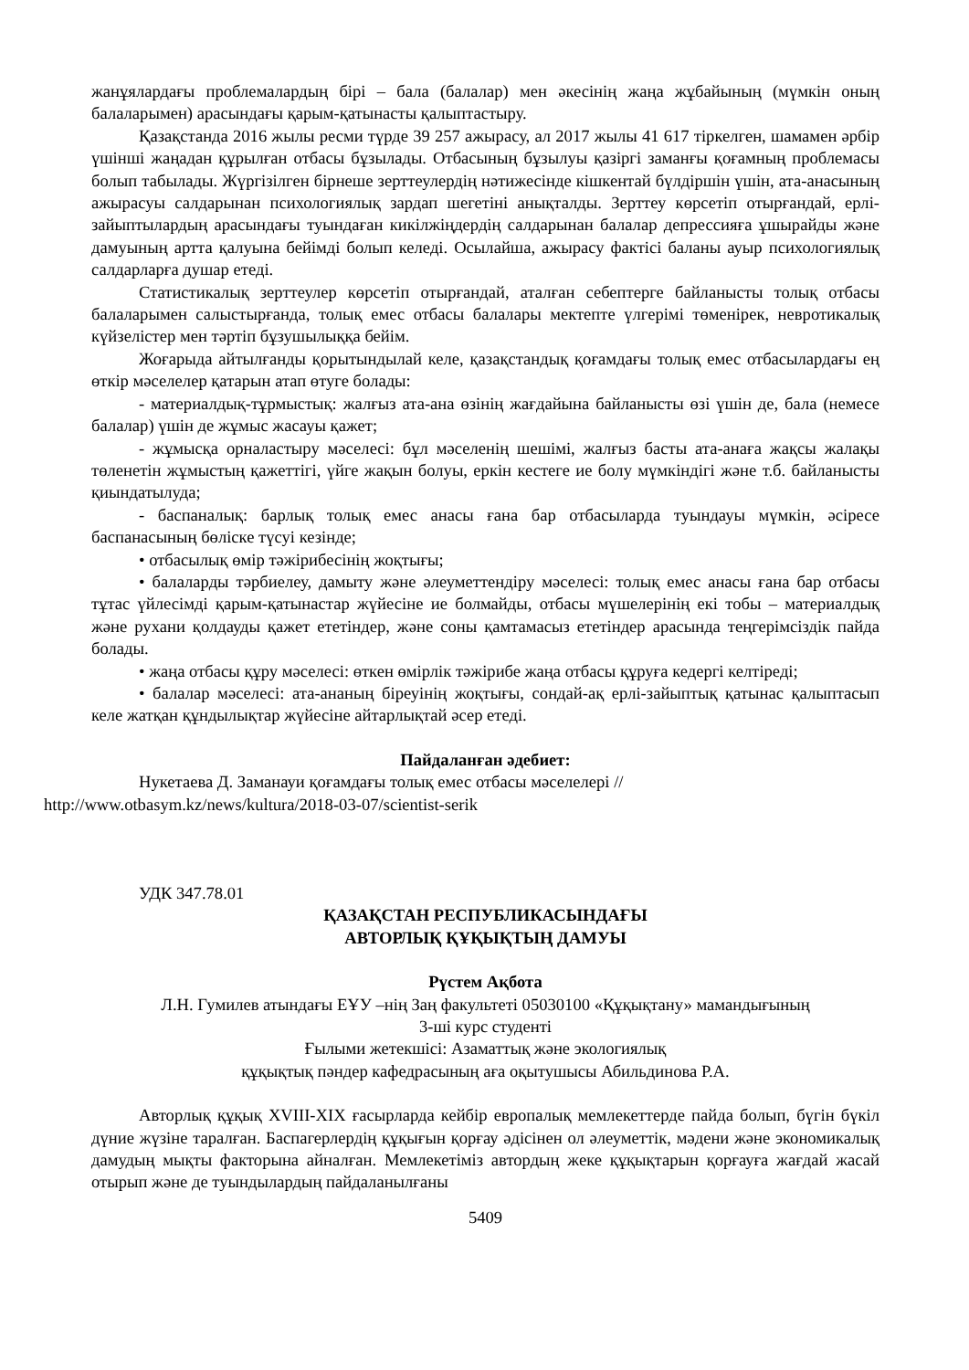жанұялардағы проблемалардың бірі – бала (балалар) мен әкесінің жаңа жұбайының (мүмкін оның балаларымен) арасындағы қарым-қатынасты қалыптастыру.
Қазақстанда 2016 жылы ресми түрде 39 257 ажырасу, ал 2017 жылы 41 617 тіркелген, шамамен әрбір үшінші жаңадан құрылған отбасы бұзылады. Отбасының бұзылуы қазіргі заманғы қоғамның проблемасы болып табылады. Жүргізілген бірнеше зерттеулердің нәтижесінде кішкентай бүлдіршін үшін, ата-анасының ажырасуы салдарынан психологиялық зардап шегетіні анықталды. Зерттеу көрсетіп отырғандай, ерлі-зайыптылардың арасындағы туындаған кикілжіңдердің салдарынан балалар депрессияға ұшырайды және дамуының артта қалуына бейімді болып келеді. Осылайша, ажырасу фактісі баланы ауыр психологиялық салдарларға душар етеді.
Статистикалық зерттеулер көрсетіп отырғандай, аталған себептерге байланысты толық отбасы балаларымен салыстырғанда, толық емес отбасы балалары мектепте үлгерімі төменірек, невротикалық күйзелістер мен тәртіп бұзушылыққа бейім.
Жоғарыда айтылғанды қорытындылай келе, қазақстандық қоғамдағы толық емес отбасылардағы ең өткір мәселелер қатарын атап өтуге болады:
- материалдық-тұрмыстық: жалғыз ата-ана өзінің жағдайына байланысты өзі үшін де, бала (немесе балалар) үшін де жұмыс жасауы қажет;
- жұмысқа орналастыру мәселесі: бұл мәселенің шешімі, жалғыз басты ата-анаға жақсы жалақы төленетін жұмыстың қажеттігі, үйге жақын болуы, еркін кестеге ие болу мүмкіндігі және т.б. байланысты қиындатылуда;
- баспаналық: барлық толық емес анасы ғана бар отбасыларда туындауы мүмкін, әсіресе баспанасының бөліске түсуі кезінде;
• отбасылық өмір тәжірибесінің жоқтығы;
• балаларды тәрбиелеу, дамыту және әлеуметтендіру мәселесі: толық емес анасы ғана бар отбасы тұтас үйлесімді қарым-қатынастар жүйесіне ие болмайды, отбасы мүшелерінің екі тобы – материалдық және рухани қолдауды қажет ететіндер, және соны қамтамасыз ететіндер арасында теңгерімсіздік пайда болады.
• жаңа отбасы құру мәселесі: өткен өмірлік тәжірибе жаңа отбасы құруға кедергі келтіреді;
• балалар мәселесі: ата-ананың біреуінің жоқтығы, сондай-ақ ерлі-зайыптық қатынас қалыптасып келе жатқан құндылықтар жүйесіне айтарлықтай әсер етеді.
Пайдаланған әдебиет:
Нукетаева Д. Заманауи қоғамдағы толық емес отбасы мәселелері //
http://www.otbasym.kz/news/kultura/2018-03-07/scientist-serik
УДК 347.78.01
ҚАЗАҚСТАН РЕСПУБЛИКАСЫНДАҒЫ
АВТОРЛЫҚ ҚҰҚЫҚТЫҢ ДАМУЫ
Рүстем Ақбота
Л.Н. Гумилев атындағы ЕҰУ –нің Заң факультеті 05030100 «Құқықтану» мамандығының
3-ші курс студенті
Ғылыми жетекшісі: Азаматтық және экологиялық
құқықтық пәндер кафедрасының аға оқытушысы Абильдинова Р.А.
Авторлық құқық XVIII-XIX ғасырларда кейбір европалық мемлекеттерде пайда болып, бүгін бүкіл дүние жүзіне таралған. Баспагерлердің құқығын қорғау әдісінен ол әлеуметтік, мәдени және экономикалық дамудың мықты факторына айналған. Мемлекетіміз автордың жеке құқықтарын қорғауға жағдай жасай отырып және де туындылардың пайдаланылғаны
5409